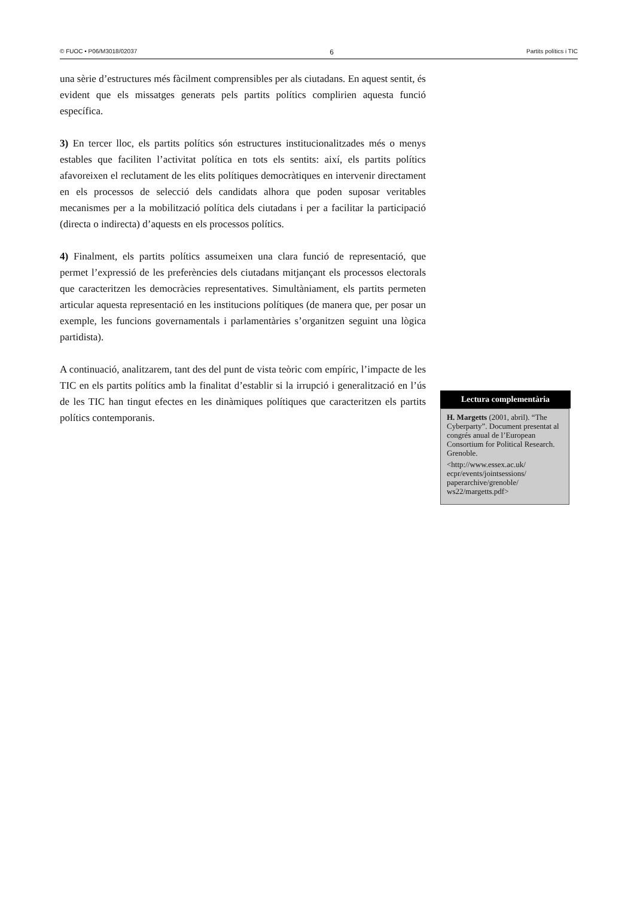© FUOC • P06/M3018/02037 6 Partits polítics i TIC
una sèrie d’estructures més fàcilment comprensibles per als ciutadans. En aquest sentit, és evident que els missatges generats pels partits polítics complirien aquesta funció específica.
3) En tercer lloc, els partits polítics són estructures institucionalitzades més o menys estables que faciliten l’activitat política en tots els sentits: així, els partits polítics afavoreixen el reclutament de les elits polítiques democràtiques en intervenir directament en els processos de selecció dels candidats alhora que poden suposar veritables mecanismes per a la mobilització política dels ciutadans i per a facilitar la participació (directa o indirecta) d’aquests en els processos polítics.
4) Finalment, els partits polítics assumeixen una clara funció de representació, que permet l’expressió de les preferències dels ciutadans mitjançant els processos electorals que caracteritzen les democràcies representatives. Simultàniament, els partits permeten articular aquesta representació en les institucions polítiques (de manera que, per posar un exemple, les funcions governamentals i parlamentàries s’organitzen seguint una lògica partidista).
A continuació, analitzarem, tant des del punt de vista teòric com empíric, l’impacte de les TIC en els partits polítics amb la finalitat d’establir si la irrupció i generalització en l’ús de les TIC han tingut efectes en les dinàmiques polítiques que caracteritzen els partits polítics contemporanis.
Lectura complementària
H. Margetts (2001, abril). “The Cyberparty”. Document presentat al congrés anual de l’European Consortium for Political Research. Grenoble.
<http://www.essex.ac.uk/ ecpr/events/jointsessions/ paperarchive/grenoble/ ws22/margetts.pdf>